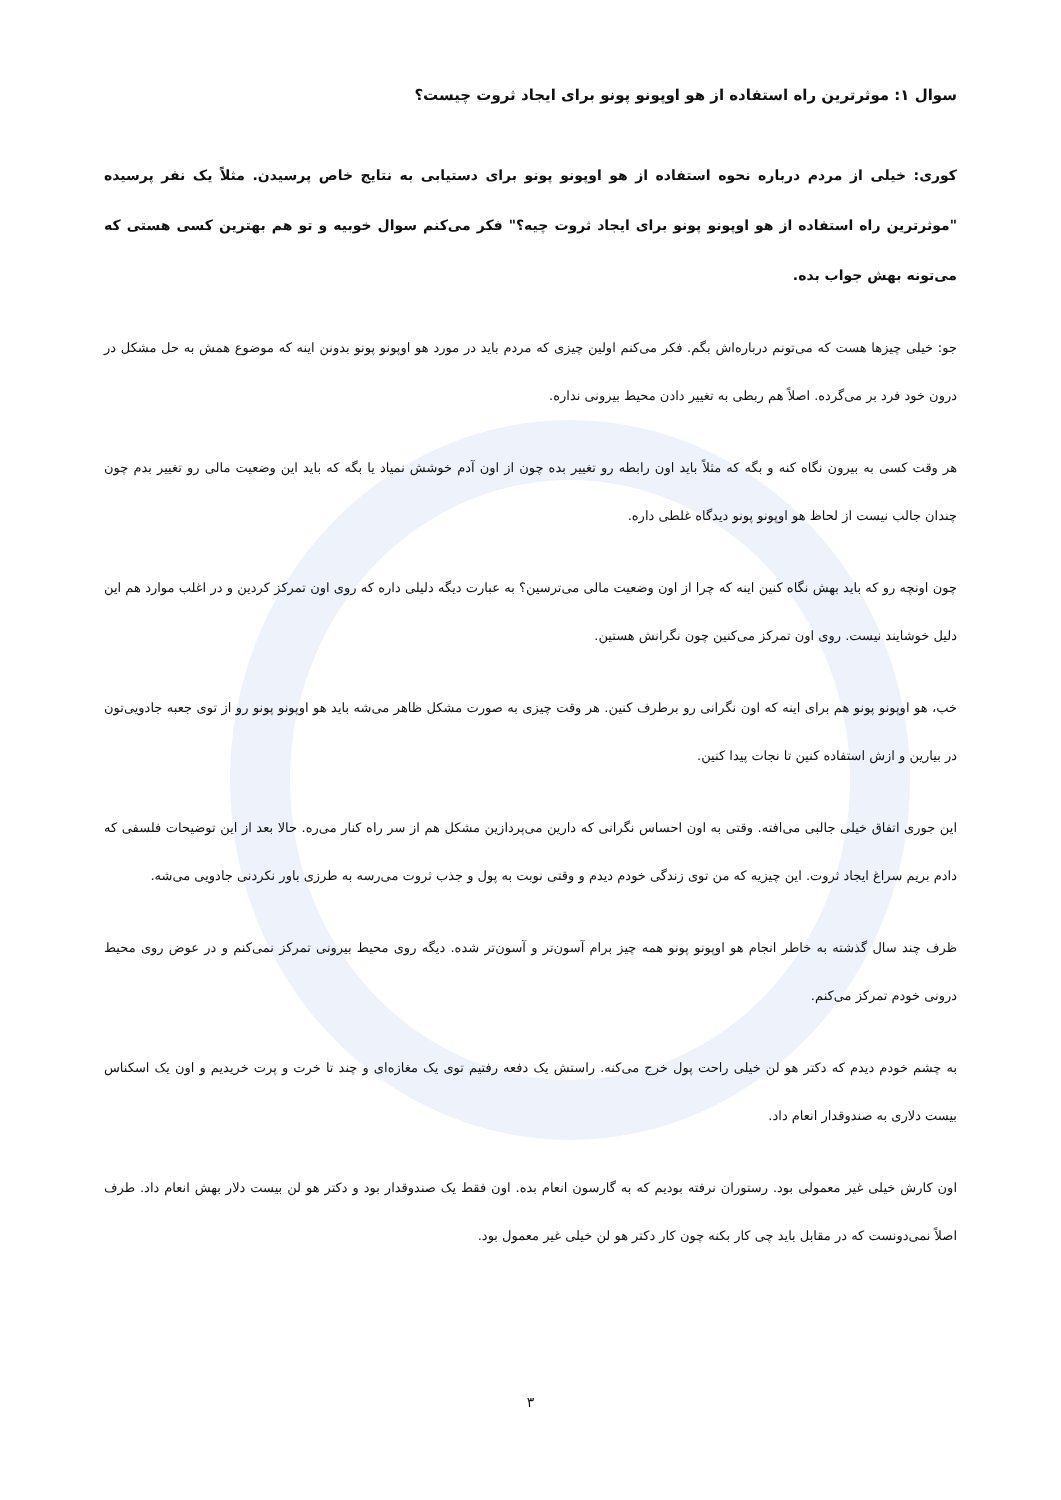سوال ۱: موثرترین راه استفاده از هو اوپونو پونو برای ایجاد ثروت چیست؟
کوری: خیلی از مردم درباره نحوه استفاده از هو اوپونو پونو برای دستیابی به نتایج خاص پرسیدن. مثلاً یک نفر پرسیده "موثرترین راه استفاده از هو اوپونو پونو برای ایجاد ثروت چیه؟" فکر می‌کنم سوال خوبیه و تو هم بهترین کسی هستی که می‌تونه بهش جواب بده.
جو: خیلی چیزها هست که می‌تونم درباره‌اش بگم. فکر می‌کنم اولین چیزی که مردم باید در مورد هو اوپونو پونو بدونن اینه که موضوع همش به حل مشکل در درون خود فرد بر می‌گرده. اصلاً هم ربطی به تغییر دادن محیط بیرونی نداره.
هر وقت کسی به بیرون نگاه کنه و بگه که مثلاً باید اون رابطه رو تغییر بده چون از اون آدم خوشش نمیاد یا بگه که باید این وضعیت مالی رو تغییر بدم چون چندان جالب نیست از لحاظ هو اوپونو پونو دیدگاه غلطی داره.
چون اونچه رو که باید بهش نگاه کنین اینه که چرا از اون وضعیت مالی می‌ترسین؟ به عبارت دیگه دلیلی داره که روی اون تمرکز کردین و در اغلب موارد هم این دلیل خوشایند نیست. روی اون تمرکز می‌کنین چون نگرانش هستین.
خب، هو اوپونو پونو هم برای اینه که اون نگرانی رو برطرف کنین. هر وقت چیزی به صورت مشکل ظاهر می‌شه باید هو اوپونو پونو رو از توی جعبه جادویی‌تون در بیارین و ازش استفاده کنین تا نجات پیدا کنین.
این جوری اتفاق خیلی جالبی می‌افته. وقتی به اون احساس نگرانی که دارین می‌پردازین مشکل هم از سر راه کنار می‌ره. حالا بعد از این توضیحات فلسفی که دادم بریم سراغ ایجاد ثروت. این چیزیه که من توی زندگی خودم دیدم و وقتی نوبت به پول و جذب ثروت می‌رسه به طرزی باور نکردنی جادویی می‌شه.
ظرف چند سال گذشته به خاطر انجام هو اوپونو پونو همه چیز برام آسون‌تر و آسون‌تر شده. دیگه روی محیط بیرونی تمرکز نمی‌کنم و در عوض روی محیط درونی خودم تمرکز می‌کنم.
به چشم خودم دیدم که دکتر هو لن خیلی راحت پول خرج می‌کنه. راستش یک دفعه رفتیم توی یک مغازه‌ای و چند تا خرت و پرت خریدیم و اون یک اسکناس بیست دلاری به صندوقدار انعام داد.
اون کارش خیلی غیر معمولی بود. رستوران نرفته بودیم که به گارسون انعام بده. اون فقط یک صندوقدار بود و دکتر هو لن بیست دلار بهش انعام داد. طرف اصلاً نمی‌دونست که در مقابل باید چی کار بکنه چون کار دکتر هو لن خیلی غیر معمول بود.
۳